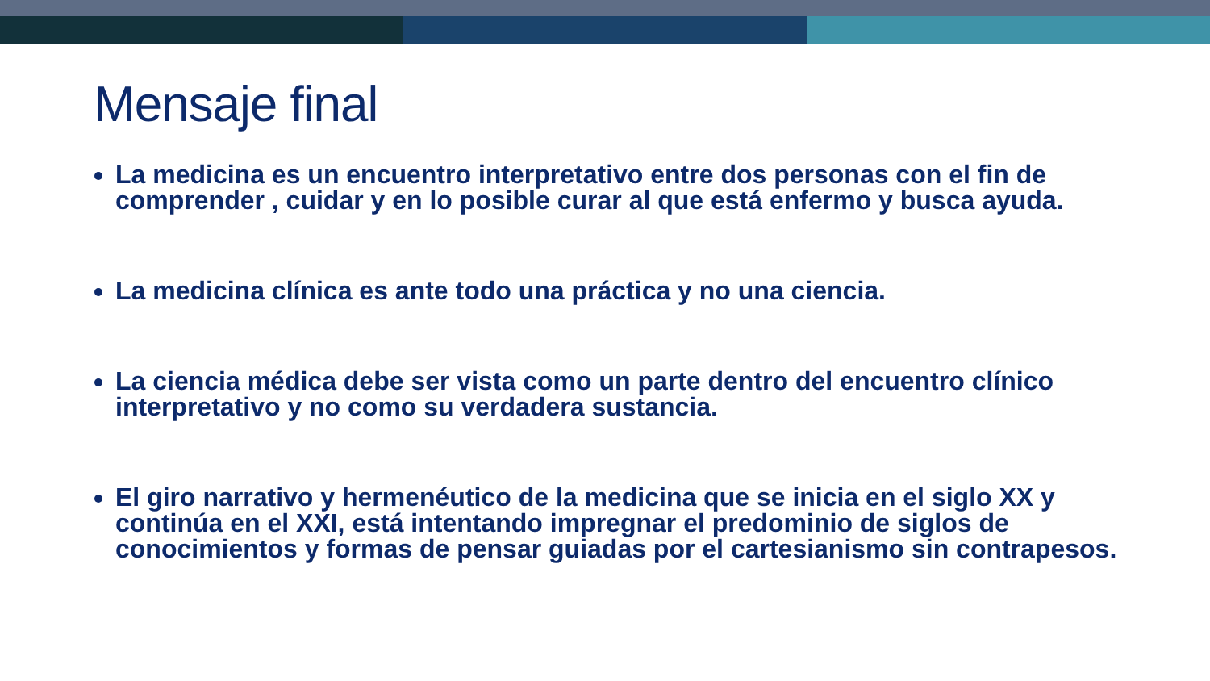Mensaje final
La medicina es un encuentro interpretativo entre dos personas con el fin de comprender , cuidar y en lo posible curar al que está enfermo y busca ayuda.
La medicina clínica es ante todo una práctica y no una ciencia.
La ciencia médica debe ser vista como un parte dentro del encuentro clínico interpretativo y no como su verdadera sustancia.
El giro narrativo y hermenéutico de la medicina que se inicia en el siglo XX y continúa en el XXI, está intentando impregnar el predominio de siglos de conocimientos y formas de pensar guiadas por el cartesianismo sin contrapesos.